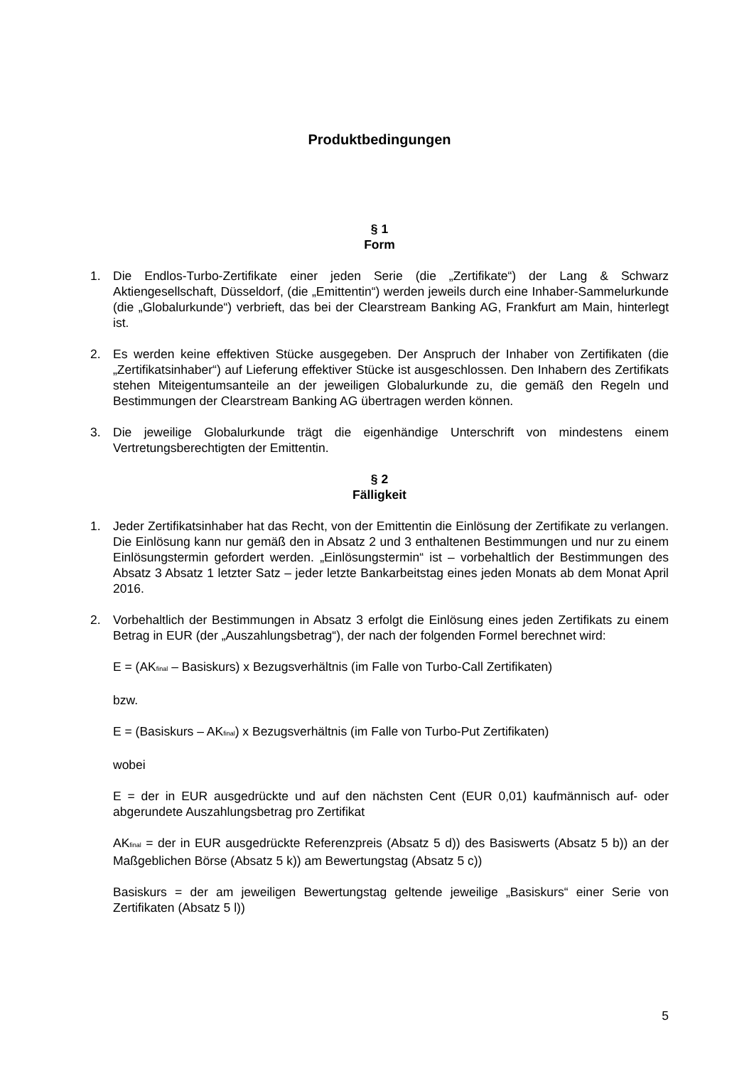Produktbedingungen
§ 1
Form
1. Die Endlos-Turbo-Zertifikate einer jeden Serie (die „Zertifikate“) der Lang & Schwarz Aktiengesellschaft, Düsseldorf, (die „Emittentin“) werden jeweils durch eine Inhaber-Sammelurkunde (die „Globalurkunde“) verbrieft, das bei der Clearstream Banking AG, Frankfurt am Main, hinterlegt ist.
2. Es werden keine effektiven Stücke ausgegeben. Der Anspruch der Inhaber von Zertifikaten (die „Zertifikatsinhaber“) auf Lieferung effektiver Stücke ist ausgeschlossen. Den Inhabern des Zertifikats stehen Miteigentumsanteile an der jeweiligen Globalurkunde zu, die gemäß den Regeln und Bestimmungen der Clearstream Banking AG übertragen werden können.
3. Die jeweilige Globalurkunde trägt die eigenhändige Unterschrift von mindestens einem Vertretungsberechtigten der Emittentin.
§ 2
Fälligkeit
1. Jeder Zertifikatsinhaber hat das Recht, von der Emittentin die Einlösung der Zertifikate zu verlangen. Die Einlösung kann nur gemäß den in Absatz 2 und 3 enthaltenen Bestimmungen und nur zu einem Einlösungstermin gefordert werden. „Einlösungstermin“ ist – vorbehaltlich der Bestimmungen des Absatz 3 Absatz 1 letzter Satz – jeder letzte Bankarbeitstag eines jeden Monats ab dem Monat April 2016.
2. Vorbehaltlich der Bestimmungen in Absatz 3 erfolgt die Einlösung eines jeden Zertifikats zu einem Betrag in EUR (der „Auszahlungsbetrag“), der nach der folgenden Formel berechnet wird:
E = (AK<sub>final</sub> – Basiskurs) x Bezugsverhältnis (im Falle von Turbo-Call Zertifikaten)
bzw.
E = (Basiskurs – AK<sub>final</sub>) x Bezugsverhältnis (im Falle von Turbo-Put Zertifikaten)
wobei
E = der in EUR ausgedrückte und auf den nächsten Cent (EUR 0,01) kaufmännisch auf- oder abgerundete Auszahlungsbetrag pro Zertifikat
AK<sub>final</sub> = der in EUR ausgedrückte Referenzpreis (Absatz 5 d)) des Basiswerts (Absatz 5 b)) an der Maßgeblichen Börse (Absatz 5 k)) am Bewertungstag (Absatz 5 c))
Basiskurs = der am jeweiligen Bewertungstag geltende jeweilige „Basiskurs“ einer Serie von Zertifikaten (Absatz 5 l))
5